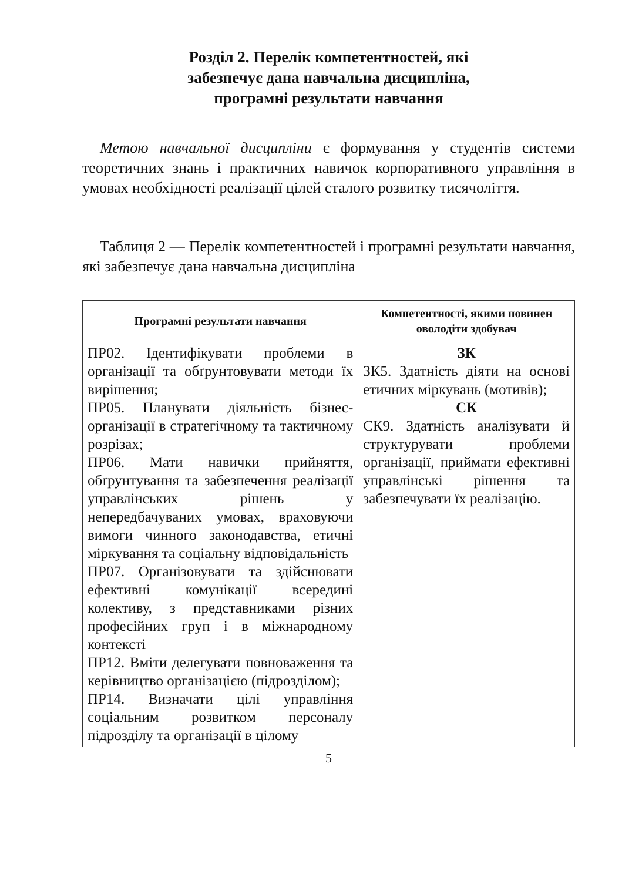Розділ 2. Перелік компетентностей, які
забезпечує дана навчальна дисципліна,
програмні результати навчання
Метою навчальної дисципліни є формування у студентів системи теоретичних знань і практичних навичок корпоративного управління в умовах необхідності реалізації цілей сталого розвитку тисячоліття.
Таблиця 2 — Перелік компетентностей і програмні результати навчання, які забезпечує дана навчальна дисципліна
| Програмні результати навчання | Компетентності, якими повинен оволодіти здобувач |
| --- | --- |
| ПР02. Ідентифікувати проблеми в організації та обґрунтовувати методи їх вирішення; ПР05. Планувати діяльність бізнес-організації в стратегічному та тактичному розрізах; ПР06. Мати навички прийняття, обґрунтування та забезпечення реалізації управлінських рішень у непередбачуваних умовах, враховуючи вимоги чинного законодавства, етичні міркування та соціальну відповідальність ПР07. Організовувати та здійснювати ефективні комунікації всередині колективу, з представниками різних професійних груп і в міжнародному контексті ПР12. Вміти делегувати повноваження та керівництво організацією (підрозділом); ПР14. Визначати цілі управління соціальним розвитком персоналу підрозділу та організації в цілому | ЗК ЗК5. Здатність діяти на основі етичних міркувань (мотивів); СК СК9. Здатність аналізувати й структурувати проблеми організації, приймати ефективні управлінські рішення та забезпечувати їх реалізацію. |
5